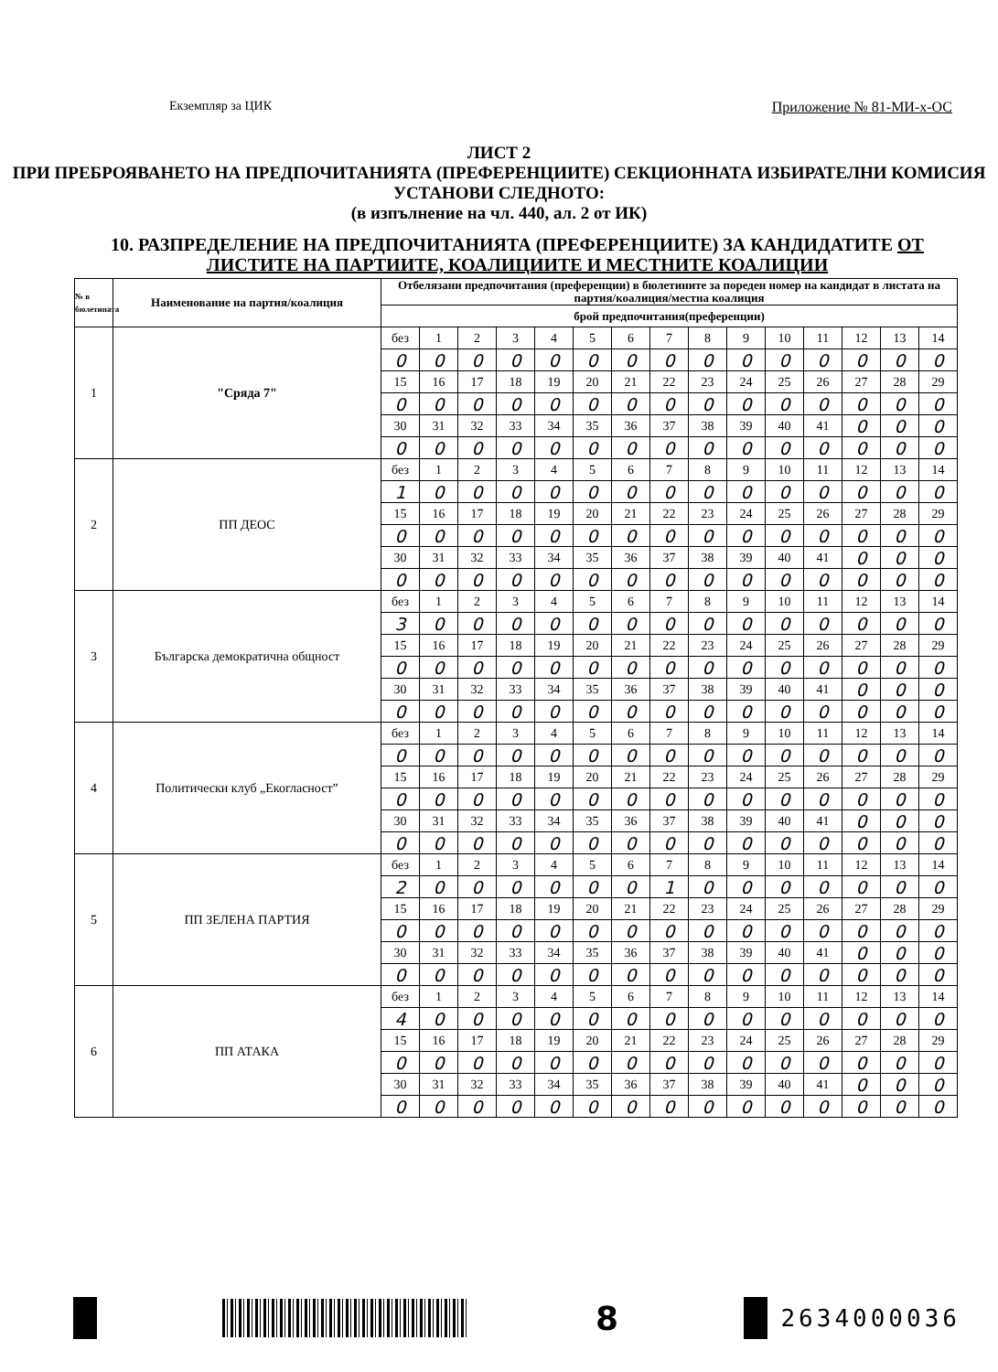Екземпляр за ЦИК Приложение № 81-МИ-х-ОС
ЛИСТ 2
ПРИ ПРЕБРОЯВАНЕТО НА ПРЕДПОЧИТАНИЯТА (ПРЕФЕРЕНЦИИТЕ) СЕКЦИОННАТА ИЗБИРАТЕЛНИ КОМИСИЯ УСТАНОВИ СЛЕДНОТО:
(в изпълнение на чл. 440, ал. 2 от ИК)
10. РАЗПРЕДЕЛЕНИЕ НА ПРЕДПОЧИТАНИЯТА (ПРЕФЕРЕНЦИИТЕ) ЗА КАНДИДАТИТЕ ОТ ЛИСТИТЕ НА ПАРТИИТЕ, КОАЛИЦИИТЕ И МЕСТНИТЕ КОАЛИЦИИ
| № в бюлетината | Наименование на партия/коалиция | Отбелязани предпочитания (преференции) в бюлетините за пореден номер на кандидат в листата на партия/коалиция/местна коалиция | | | | | | | | | | | | | | |
| --- | --- | --- | --- | --- | --- | --- | --- | --- | --- | --- | --- | --- | --- | --- | --- | --- |
| | | брой предпочитания(преференции) | | | | | | | | | | | | | | |
| 1 | "Сряда 7" | без | 1 | 2 | 3 | 4 | 5 | 6 | 7 | 8 | 9 | 10 | 11 | 12 | 13 | 14 |
| | | 0 | 0 | 0 | 0 | 0 | 0 | 0 | 0 | 0 | 0 | 0 | 0 | 0 | 0 | 0 |
| | | 15 | 16 | 17 | 18 | 19 | 20 | 21 | 22 | 23 | 24 | 25 | 26 | 27 | 28 | 29 |
| | | 0 | 0 | 0 | 0 | 0 | 0 | 0 | 0 | 0 | 0 | 0 | 0 | 0 | 0 | 0 |
| | | 30 | 31 | 32 | 33 | 34 | 35 | 36 | 37 | 38 | 39 | 40 | 41 | 0 | 0 | 0 |
| | | 0 | 0 | 0 | 0 | 0 | 0 | 0 | 0 | 0 | 0 | 0 | 0 | 0 | 0 | 0 |
| 2 | ПП ДЕОС | без | 1 | 2 | 3 | 4 | 5 | 6 | 7 | 8 | 9 | 10 | 11 | 12 | 13 | 14 |
| | | 1 | 0 | 0 | 0 | 0 | 0 | 0 | 0 | 0 | 0 | 0 | 0 | 0 | 0 | 0 |
| | | 15 | 16 | 17 | 18 | 19 | 20 | 21 | 22 | 23 | 24 | 25 | 26 | 27 | 28 | 29 |
| | | 0 | 0 | 0 | 0 | 0 | 0 | 0 | 0 | 0 | 0 | 0 | 0 | 0 | 0 | 0 |
| | | 30 | 31 | 32 | 33 | 34 | 35 | 36 | 37 | 38 | 39 | 40 | 41 | 0 | 0 | 0 |
| | | 0 | 0 | 0 | 0 | 0 | 0 | 0 | 0 | 0 | 0 | 0 | 0 | 0 | 0 | 0 |
| 3 | Българска демократична общност | без | 1 | 2 | 3 | 4 | 5 | 6 | 7 | 8 | 9 | 10 | 11 | 12 | 13 | 14 |
| | | 3 | 0 | 0 | 0 | 0 | 0 | 0 | 0 | 0 | 0 | 0 | 0 | 0 | 0 | 0 |
| | | 15 | 16 | 17 | 18 | 19 | 20 | 21 | 22 | 23 | 24 | 25 | 26 | 27 | 28 | 29 |
| | | 0 | 0 | 0 | 0 | 0 | 0 | 0 | 0 | 0 | 0 | 0 | 0 | 0 | 0 | 0 |
| | | 30 | 31 | 32 | 33 | 34 | 35 | 36 | 37 | 38 | 39 | 40 | 41 | 0 | 0 | 0 |
| | | 0 | 0 | 0 | 0 | 0 | 0 | 0 | 0 | 0 | 0 | 0 | 0 | 0 | 0 | 0 |
| 4 | Политически клуб „Екогласност” | без | 1 | 2 | 3 | 4 | 5 | 6 | 7 | 8 | 9 | 10 | 11 | 12 | 13 | 14 |
| | | 0 | 0 | 0 | 0 | 0 | 0 | 0 | 0 | 0 | 0 | 0 | 0 | 0 | 0 | 0 |
| | | 15 | 16 | 17 | 18 | 19 | 20 | 21 | 22 | 23 | 24 | 25 | 26 | 27 | 28 | 29 |
| | | 0 | 0 | 0 | 0 | 0 | 0 | 0 | 0 | 0 | 0 | 0 | 0 | 0 | 0 | 0 |
| | | 30 | 31 | 32 | 33 | 34 | 35 | 36 | 37 | 38 | 39 | 40 | 41 | 0 | 0 | 0 |
| | | 0 | 0 | 0 | 0 | 0 | 0 | 0 | 0 | 0 | 0 | 0 | 0 | 0 | 0 | 0 |
| 5 | ПП ЗЕЛЕНА ПАРТИЯ | без | 1 | 2 | 3 | 4 | 5 | 6 | 7 | 8 | 9 | 10 | 11 | 12 | 13 | 14 |
| | | 2 | 0 | 0 | 0 | 0 | 0 | 0 | 1 | 0 | 0 | 0 | 0 | 0 | 0 | 0 |
| | | 15 | 16 | 17 | 18 | 19 | 20 | 21 | 22 | 23 | 24 | 25 | 26 | 27 | 28 | 29 |
| | | 0 | 0 | 0 | 0 | 0 | 0 | 0 | 0 | 0 | 0 | 0 | 0 | 0 | 0 | 0 |
| | | 30 | 31 | 32 | 33 | 34 | 35 | 36 | 37 | 38 | 39 | 40 | 41 | 0 | 0 | 0 |
| | | 0 | 0 | 0 | 0 | 0 | 0 | 0 | 0 | 0 | 0 | 0 | 0 | 0 | 0 | 0 |
| 6 | ПП АТАКА | без | 1 | 2 | 3 | 4 | 5 | 6 | 7 | 8 | 9 | 10 | 11 | 12 | 13 | 14 |
| | | 4 | 0 | 0 | 0 | 0 | 0 | 0 | 0 | 0 | 0 | 0 | 0 | 0 | 0 | 0 |
| | | 15 | 16 | 17 | 18 | 19 | 20 | 21 | 22 | 23 | 24 | 25 | 26 | 27 | 28 | 29 |
| | | 0 | 0 | 0 | 0 | 0 | 0 | 0 | 0 | 0 | 0 | 0 | 0 | 0 | 0 | 0 |
| | | 30 | 31 | 32 | 33 | 34 | 35 | 36 | 37 | 38 | 39 | 40 | 41 | 0 | 0 | 0 |
| | | 0 | 0 | 0 | 0 | 0 | 0 | 0 | 0 | 0 | 0 | 0 | 0 | 0 | 0 | 0 |
8
2634000036